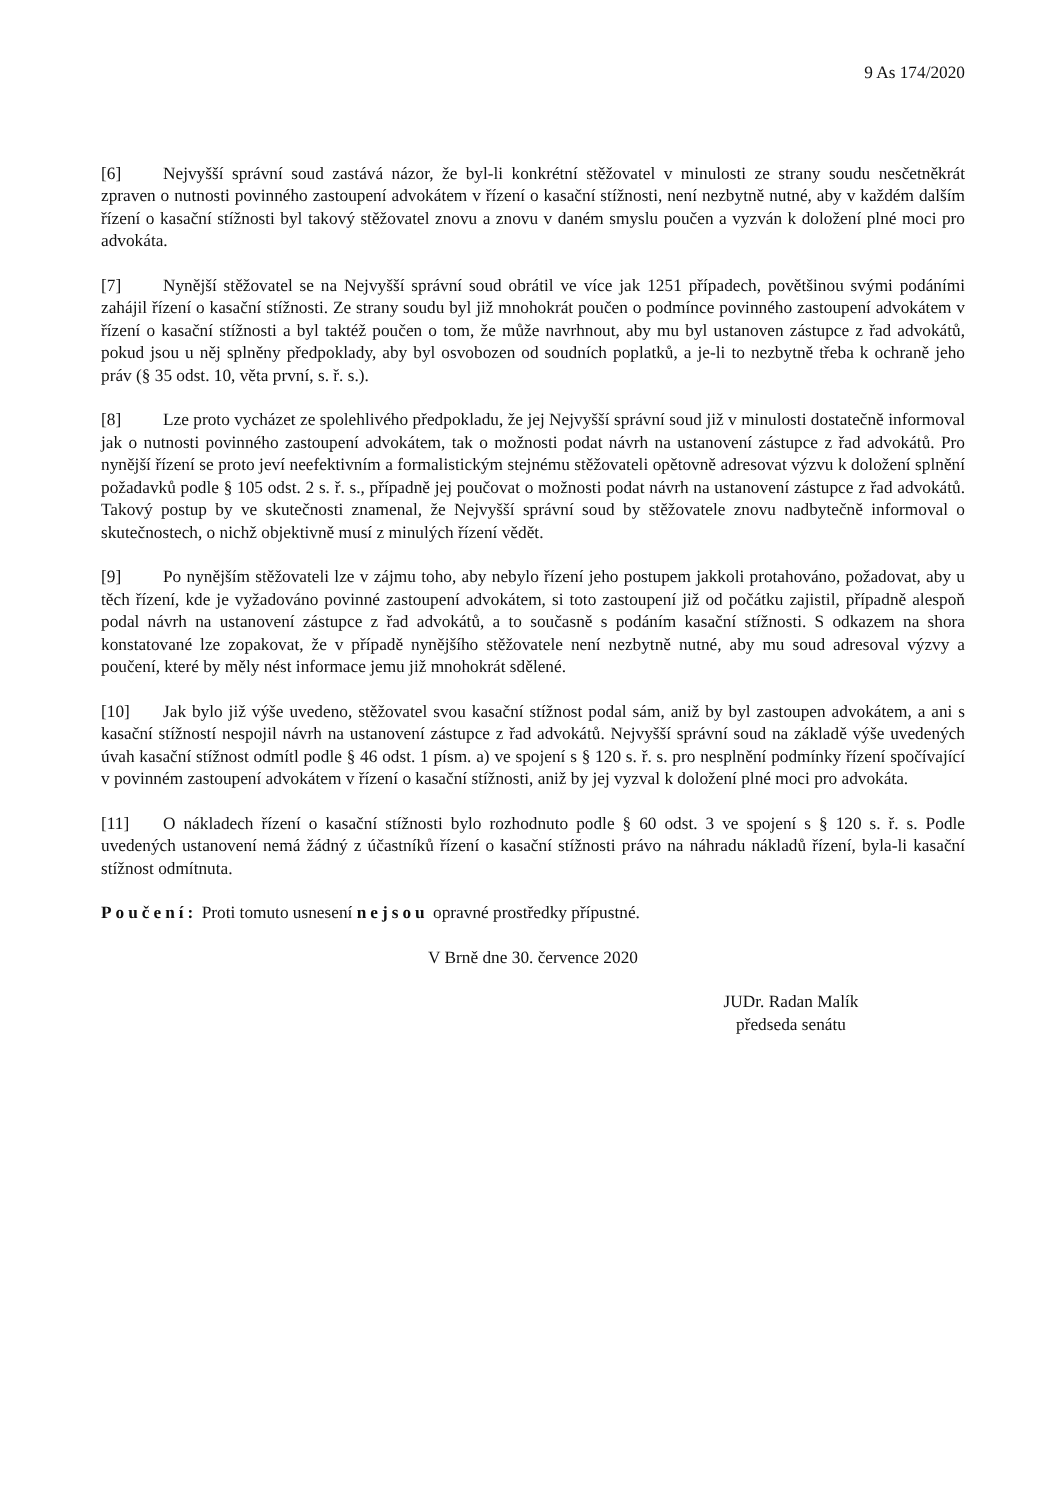9 As 174/2020
[6] Nejvyšší správní soud zastává názor, že byl-li konkrétní stěžovatel v minulosti ze strany soudu nesčetněkrát zpraven o nutnosti povinného zastoupení advokátem v řízení o kasační stížnosti, není nezbytně nutné, aby v každém dalším řízení o kasační stížnosti byl takový stěžovatel znovu a znovu v daném smyslu poučen a vyzván k doložení plné moci pro advokáta.
[7] Nynější stěžovatel se na Nejvyšší správní soud obrátil ve více jak 1251 případech, povětšinou svými podáními zahájil řízení o kasační stížnosti. Ze strany soudu byl již mnohokrát poučen o podmínce povinného zastoupení advokátem v řízení o kasační stížnosti a byl taktéž poučen o tom, že může navrhnout, aby mu byl ustanoven zástupce z řad advokátů, pokud jsou u něj splněny předpoklady, aby byl osvobozen od soudních poplatků, a je-li to nezbytně třeba k ochraně jeho práv (§ 35 odst. 10, věta první, s. ř. s.).
[8] Lze proto vycházet ze spolehlivého předpokladu, že jej Nejvyšší správní soud již v minulosti dostatečně informoval jak o nutnosti povinného zastoupení advokátem, tak o možnosti podat návrh na ustanovení zástupce z řad advokátů. Pro nynější řízení se proto jeví neefektivním a formalistickým stejnému stěžovateli opětovně adresovat výzvu k doložení splnění požadavků podle § 105 odst. 2 s. ř. s., případně jej poučovat o možnosti podat návrh na ustanovení zástupce z řad advokátů. Takový postup by ve skutečnosti znamenal, že Nejvyšší správní soud by stěžovatele znovu nadbytečně informoval o skutečnostech, o nichž objektivně musí z minulých řízení vědět.
[9] Po nynějším stěžovateli lze v zájmu toho, aby nebylo řízení jeho postupem jakkoli protahováno, požadovat, aby u těch řízení, kde je vyžadováno povinné zastoupení advokátem, si toto zastoupení již od počátku zajistil, případně alespoň podal návrh na ustanovení zástupce z řad advokátů, a to současně s podáním kasační stížnosti. S odkazem na shora konstatované lze zopakovat, že v případě nynějšího stěžovatele není nezbytně nutné, aby mu soud adresoval výzvy a poučení, které by měly nést informace jemu již mnohokrát sdělené.
[10] Jak bylo již výše uvedeno, stěžovatel svou kasační stížnost podal sám, aniž by byl zastoupen advokátem, a ani s kasační stížností nespojil návrh na ustanovení zástupce z řad advokátů. Nejvyšší správní soud na základě výše uvedených úvah kasační stížnost odmítl podle § 46 odst. 1 písm. a) ve spojení s § 120 s. ř. s. pro nesplnění podmínky řízení spočívající v povinném zastoupení advokátem v řízení o kasační stížnosti, aniž by jej vyzval k doložení plné moci pro advokáta.
[11] O nákladech řízení o kasační stížnosti bylo rozhodnuto podle § 60 odst. 3 ve spojení s § 120 s. ř. s. Podle uvedených ustanovení nemá žádný z účastníků řízení o kasační stížnosti právo na náhradu nákladů řízení, byla-li kasační stížnost odmítnuta.
Poučení: Proti tomuto usnesení nejsou opravné prostředky přípustné.
V Brně dne 30. července 2020
JUDr. Radan Malík
předseda senátu